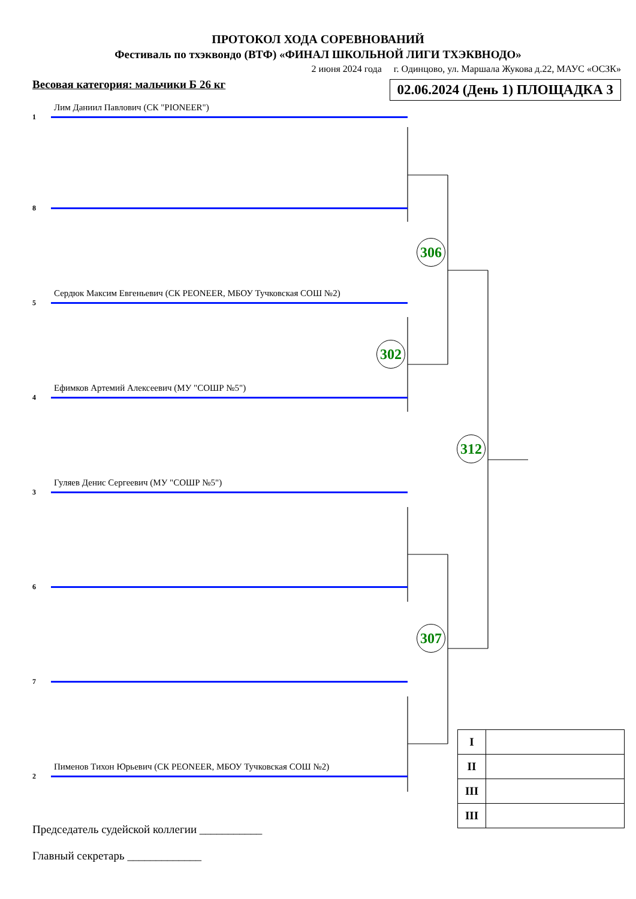ПРОТОКОЛ ХОДА СОРЕВНОВАНИЙ
Фестиваль по тхэквондо (ВТФ) «ФИНАЛ ШКОЛЬНОЙ ЛИГИ ТХЭКВНОДО»
2 июня 2024 года г. Одинцово, ул. Маршала Жукова д.22, МАУС «ОСЗК»
Весовая категория: мальчики Б 26 кг 02.06.2024 (День 1) ПЛОЩАДКА 3
Лим Даниил Павлович (СК "PIONEER")
1
8
306
Сердюк Максим Евгеньевич (СК PEONEER, МБОУ Тучковская СОШ №2)
5
302
Ефимков Артемий Алексеевич (МУ "СОШР №5")
4
312
Гуляев Денис Сергеевич (МУ "СОШР №5")
3
6
307
7
Пименов Тихон Юрьевич (СК PEONEER, МБОУ Тучковская СОШ №2)
2
| I | |
| II | |
| III | |
| III | |
Председатель судейской коллегии ___________
Главный секретарь _____________